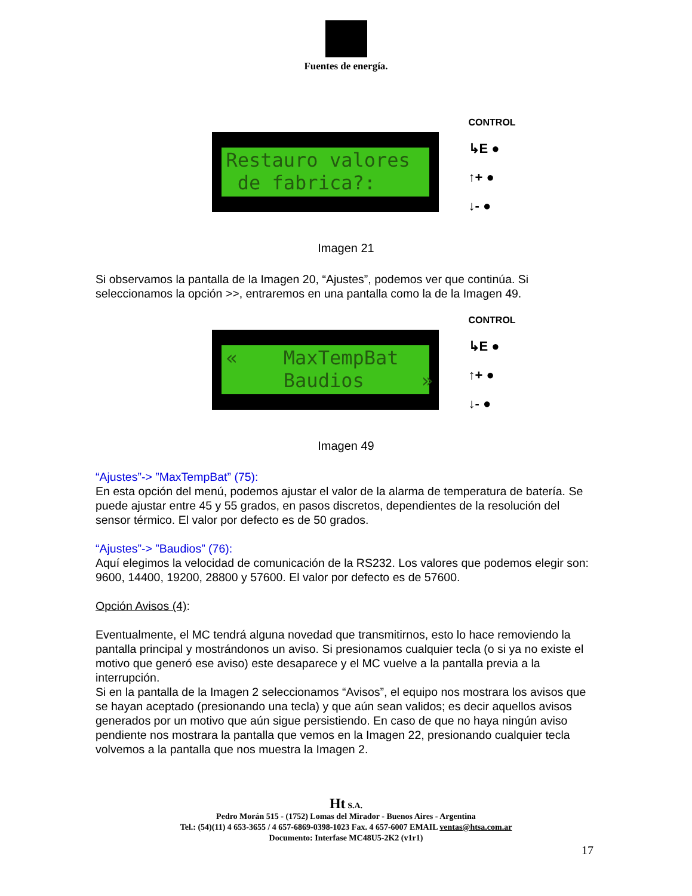Fuentes de energía.
Restauro valores de fabrica?:
CONTROL
↳E ●
↑+ ●
↓- ●
Imagen 21
Si observamos la pantalla de la Imagen 20, “Ajustes”, podemos ver que continúa. Si seleccionamos la opción >>, entraremos en una pantalla como la de la Imagen 49.
« MaxTempBat Baudios »
CONTROL
↳E ●
↑+ ●
↓- ●
Imagen 49
“Ajustes”-> ”MaxTempBat” (75):
En esta opción del menú, podemos ajustar el valor de la alarma de temperatura de batería. Se puede ajustar entre 45 y 55 grados, en pasos discretos, dependientes de la resolución del sensor térmico. El valor por defecto es de 50 grados.
“Ajustes”-> ”Baudios” (76):
Aquí elegimos la velocidad de comunicación de la RS232. Los valores que podemos elegir son: 9600, 14400, 19200, 28800 y 57600. El valor por defecto es de 57600.
Opción Avisos (4):
Eventualmente, el MC tendrá alguna novedad que transmitirnos, esto lo hace removiendo la pantalla principal y mostrándonos un aviso. Si presionamos cualquier tecla (o si ya no existe el motivo que generó ese aviso) este desaparece y el MC vuelve a la pantalla previa a la interrupción.
Si en la pantalla de la Imagen 2 seleccionamos “Avisos”, el equipo nos mostrara los avisos que se hayan aceptado (presionando una tecla) y que aún sean validos; es decir aquellos avisos generados por un motivo que aún sigue persistiendo. En caso de que no haya ningún aviso pendiente nos mostrara la pantalla que vemos en la Imagen 22, presionando cualquier tecla volvemos a la pantalla que nos muestra la Imagen 2.
Ht S.A.
Pedro Morán 515 - (1752) Lomas del Mirador - Buenos Aires - Argentina
Tel.: (54)(11) 4 653-3655 / 4 657-6869-0398-1023 Fax. 4 657-6007 EMAIL ventas@htsa.com.ar
Documento: Interfase MC48U5-2K2 (v1r1)
17